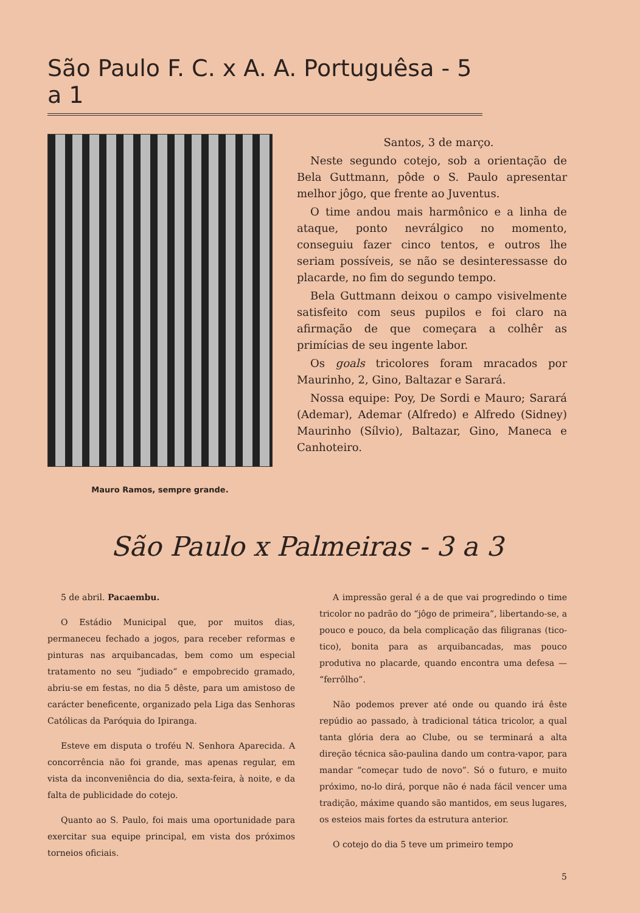São Paulo F. C. x A. A. Portuguêsa - 5 a 1
Mauro Ramos, sempre grande.
Santos, 3 de março.
Neste segundo cotejo, sob a orientação de Bela Guttmann, pôde o S. Paulo apresentar melhor jôgo, que frente ao Juventus.
O time andou mais harmônico e a linha de ataque, ponto nevrálgico no momento, conseguiu fazer cinco tentos, e outros lhe seriam possíveis, se não se desinteressasse do placarde, no fim do segundo tempo.
Bela Guttmann deixou o campo visivelmente satisfeito com seus pupilos e foi claro na afirmação de que começara a colhêr as primícias de seu ingente labor.
Os goals tricolores foram mracados por Maurinho, 2, Gino, Baltazar e Sarará.
Nossa equipe: Poy, De Sordi e Mauro; Sarará (Ademar), Ademar (Alfredo) e Alfredo (Sidney) Maurinho (Sílvio), Baltazar, Gino, Maneca e Canhoteiro.
São Paulo x Palmeiras - 3 a 3
5 de abril. Pacaembu.
O Estádio Municipal que, por muitos dias, permaneceu fechado a jogos, para receber reformas e pinturas nas arquibancadas, bem como um especial tratamento no seu “judiado” e empobrecido gramado, abriu-se em festas, no dia 5 dêste, para um amistoso de carácter beneficente, organizado pela Liga das Senhoras Católicas da Paróquia do Ipiranga.
Esteve em disputa o troféu N. Senhora Aparecida. A concorrência não foi grande, mas apenas regular, em vista da inconveniência do dia, sexta-feira, à noite, e da falta de publicidade do cotejo.
Quanto ao S. Paulo, foi mais uma oportunidade para exercitar sua equipe principal, em vista dos próximos torneios oficiais.
A impressão geral é a de que vai progredindo o time tricolor no padrão do “jôgo de primeira”, libertando-se, a pouco e pouco, da bela complicação das filigranas (tico-tico), bonita para as arquibancadas, mas pouco produtiva no placarde, quando encontra uma defesa — “ferrôlho”.
Não podemos prever até onde ou quando irá êste repúdio ao passado, à tradicional tática tricolor, a qual tanta glória dera ao Clube, ou se terminará a alta direção técnica são-paulina dando um contra-vapor, para mandar “começar tudo de novo”. Só o futuro, e muito próximo, no-lo dirá, porque não é nada fácil vencer uma tradição, máxime quando são mantidos, em seus lugares, os esteios mais fortes da estrutura anterior.
O cotejo do dia 5 teve um primeiro tempo
5